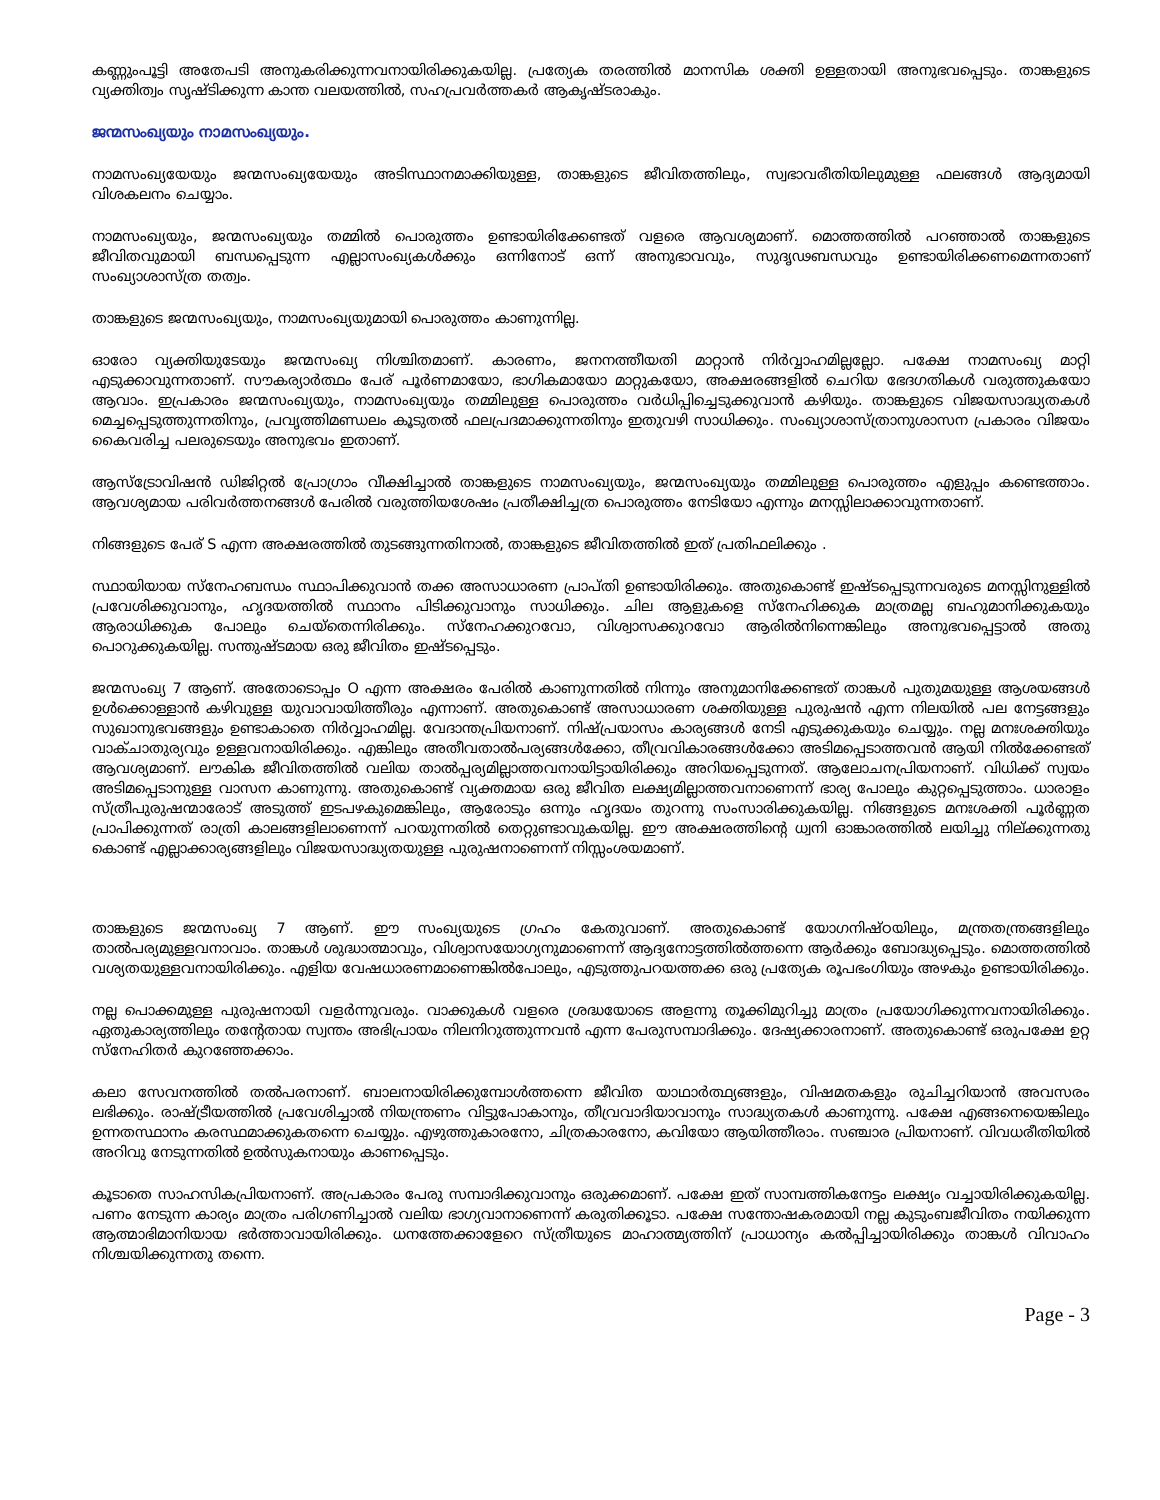കണ്ണുംപൂട്ടി അതേപടി അനുകരിക്കുന്നവനായിരിക്കുകയില്ല. പ്രത്യേക തരത്തിൽ മാനസിക ശക്തി ഉള്ളതായി അനുഭവപ്പെടും. താങ്കളുടെ വ്യക്തിത്വം സൃഷ്ടിക്കുന്ന കാന്ത വലയത്തിൽ, സഹപ്രവർത്തകർ ആകൃഷ്ടരാകും.
ജന്മസംഖ്യയും നാമസംഖ്യയും.
നാമസംഖ്യയേയും ജന്മസംഖ്യയേയും അടിസ്ഥാനമാക്കിയുള്ള, താങ്കളുടെ ജീവിതത്തിലും, സ്വഭാവരീതിയിലുമുള്ള ഫലങ്ങൾ ആദ്യമായി വിശകലനം ചെയ്യാം.
നാമസംഖ്യയും, ജന്മസംഖ്യയും തമ്മിൽ പൊരുത്തം ഉണ്ടായിരിക്കേണ്ടത് വളരെ ആവശ്യമാണ്. മൊത്തത്തിൽ പറഞ്ഞാൽ താങ്കളുടെ ജീവിതവുമായി ബന്ധപ്പെടുന്ന എല്ലാസംഖ്യകൾക്കും ഒന്നിനോട് ഒന്ന് അനുഭാവവും, സുദൃഢബന്ധവും ഉണ്ടായിരിക്കണമെന്നതാണ് സംഖ്യാശാസ്ത്ര തത്വം.
താങ്കളുടെ ജന്മസംഖ്യയും, നാമസംഖ്യയുമായി പൊരുത്തം കാണുന്നില്ല.
ഓരോ വ്യക്തിയുടേയും ജന്മസംഖ്യ നിശ്ചിതമാണ്. കാരണം, ജനനത്തീയതി മാറ്റാൻ നിർവ്വാഹമില്ലല്ലോ. പക്ഷേ നാമസംഖ്യ മാറ്റി എടുക്കാവുന്നതാണ്. സൗകര്യാർത്ഥം പേര് പൂർണമായോ, ഭാഗികമായോ മാറ്റുകയോ, അക്ഷരങ്ങളിൽ ചെറിയ ഭേദഗതികൾ വരുത്തുകയോ ആവാം. ഇപ്രകാരം ജന്മസംഖ്യയും, നാമസംഖ്യയും തമ്മിലുള്ള പൊരുത്തം വർധിപ്പിച്ചെടുക്കുവാൻ കഴിയും. താങ്കളുടെ വിജയസാദ്ധ്യതകൾ മെച്ചപ്പെടുത്തുന്നതിനും, പ്രവൃത്തിമണ്ഡലം കൂടുതൽ ഫലപ്രദമാക്കുന്നതിനും ഇതുവഴി സാധിക്കും. സംഖ്യാശാസ്ത്രാനുശാസന പ്രകാരം വിജയം കൈവരിച്ച പലരുടെയും അനുഭവം ഇതാണ്.
ആസ്ട്രോവിഷൻ ഡിജിറ്റൽ പ്രോഗ്രാം വീക്ഷിച്ചാൽ താങ്കളുടെ നാമസംഖ്യയും, ജന്മസംഖ്യയും തമ്മിലുള്ള പൊരുത്തം എളുപ്പം കണ്ടെത്താം. ആവശ്യമായ പരിവർത്തനങ്ങൾ പേരിൽ വരുത്തിയശേഷം പ്രതീക്ഷിച്ചത്ര പൊരുത്തം നേടിയോ എന്നും മനസ്സിലാക്കാവുന്നതാണ്.
നിങ്ങളുടെ പേര് S എന്ന അക്ഷരത്തിൽ തുടങ്ങുന്നതിനാൽ, താങ്കളുടെ ജീവിതത്തിൽ ഇത് പ്രതിഫലിക്കും .
സ്ഥായിയായ സ്നേഹബന്ധം സ്ഥാപിക്കുവാൻ തക്ക അസാധാരണ പ്രാപ്തി ഉണ്ടായിരിക്കും. അതുകൊണ്ട് ഇഷ്ടപ്പെടുന്നവരുടെ മനസ്സിനുള്ളിൽ പ്രവേശിക്കുവാനും, ഹൃദയത്തിൽ സ്ഥാനം പിടിക്കുവാനും സാധിക്കും. ചില ആളുകളെ സ്നേഹിക്കുക മാത്രമല്ല ബഹുമാനിക്കുകയും ആരാധിക്കുക പോലും ചെയ്തെന്നിരിക്കും. സ്നേഹക്കുറവോ, വിശ്വാസക്കുറവോ ആരിൽനിന്നെങ്കിലും അനുഭവപ്പെട്ടാൽ അതു പൊറുക്കുകയില്ല. സന്തുഷ്ടമായ ഒരു ജീവിതം ഇഷ്ടപ്പെടും.
ജന്മസംഖ്യ 7 ആണ്. അതോടൊപ്പം O എന്ന അക്ഷരം പേരിൽ കാണുന്നതിൽ നിന്നും അനുമാനിക്കേണ്ടത് താങ്കൾ പുതുമയുള്ള ആശയങ്ങൾ ഉൾക്കൊള്ളാൻ കഴിവുള്ള യുവാവായിത്തീരും എന്നാണ്. അതുകൊണ്ട് അസാധാരണ ശക്തിയുള്ള പുരുഷൻ എന്ന നിലയിൽ പല നേട്ടങ്ങളും സുഖാനുഭവങ്ങളും ഉണ്ടാകാതെ നിർവ്വാഹമില്ല. വേദാന്തപ്രിയനാണ്. നിഷ്പ്രയാസം കാര്യങ്ങൾ നേടി എടുക്കുകയും ചെയ്യും. നല്ല മനഃശക്തിയും വാക്ചാതുര്യവും ഉള്ളവനായിരിക്കും. എങ്കിലും അതീവതാൽപര്യങ്ങൾക്കോ, തീവ്രവികാരങ്ങൾക്കോ അടിമപ്പെടാത്തവൻ ആയി നിൽക്കേണ്ടത് ആവശ്യമാണ്. ലൗകിക ജീവിതത്തിൽ വലിയ താൽപ്പര്യമില്ലാത്തവനായിട്ടായിരിക്കും അറിയപ്പെടുന്നത്. ആലോചനപ്രിയനാണ്. വിധിക്ക് സ്വയം അടിമപ്പെടാനുള്ള വാസന കാണുന്നു. അതുകൊണ്ട് വ്യക്തമായ ഒരു ജീവിത ലക്ഷ്യമില്ലാത്തവനാണെന്ന് ഭാര്യ പോലും കുറ്റപ്പെടുത്താം. ധാരാളം സ്ത്രീപുരുഷന്മാരോട് അടുത്ത് ഇടപഴകുമെങ്കിലും, ആരോടും ഒന്നും ഹൃദയം തുറന്നു സംസാരിക്കുകയില്ല. നിങ്ങളുടെ മനഃശക്തി പൂർണ്ണത പ്രാപിക്കുന്നത് രാത്രി കാലങ്ങളിലാണെന്ന് പറയുന്നതിൽ തെറ്റുണ്ടാവുകയില്ല. ഈ അക്ഷരത്തിന്റെ ധ്വനി ഓങ്കാരത്തിൽ ലയിച്ചു നില്ക്കുന്നതു കൊണ്ട് എല്ലാക്കാര്യങ്ങളിലും വിജയസാദ്ധ്യതയുള്ള പുരുഷനാണെന്ന് നിസ്സംശയമാണ്.
താങ്കളുടെ ജന്മസംഖ്യ 7 ആണ്. ഈ സംഖ്യയുടെ ഗ്രഹം കേതുവാണ്. അതുകൊണ്ട് യോഗനിഷ്ഠയിലും, മന്ത്രതന്ത്രങ്ങളിലും താൽപര്യമുള്ളവനാവാം. താങ്കൾ ശുദ്ധാത്മാവും, വിശ്വാസയോഗ്യനുമാണെന്ന് ആദ്യനോട്ടത്തിൽത്തന്നെ ആർക്കും ബോദ്ധ്യപ്പെടും. മൊത്തത്തിൽ വശ്യതയുള്ളവനായിരിക്കും. എളിയ വേഷധാരണമാണെങ്കിൽപോലും, എടുത്തുപറയത്തക്ക ഒരു പ്രത്യേക രൂപഭംഗിയും അഴകും ഉണ്ടായിരിക്കും.
നല്ല പൊക്കമുള്ള പുരുഷനായി വളർന്നുവരും. വാക്കുകൾ വളരെ ശ്രദ്ധയോടെ അളന്നു തൂക്കിമുറിച്ചു മാത്രം പ്രയോഗിക്കുന്നവനായിരിക്കും. ഏതുകാര്യത്തിലും തന്റേതായ സ്വന്തം അഭിപ്രായം നിലനിറുത്തുന്നവൻ എന്ന പേരുസമ്പാദിക്കും. ദേഷ്യക്കാരനാണ്. അതുകൊണ്ട് ഒരുപക്ഷേ ഉറ്റ സ്നേഹിതർ കുറഞ്ഞേക്കാം.
കലാ സേവനത്തിൽ തൽപരനാണ്. ബാലനായിരിക്കുമ്പോൾത്തന്നെ ജീവിത യാഥാർത്ഥ്യങ്ങളും, വിഷമതകളും രുചിച്ചറിയാൻ അവസരം ലഭിക്കും. രാഷ്ട്രീയത്തിൽ പ്രവേശിച്ചാൽ നിയന്ത്രണം വിട്ടുപോകാനും, തീവ്രവാദിയാവാനും സാദ്ധ്യതകൾ കാണുന്നു. പക്ഷേ എങ്ങനെയെങ്കിലും ഉന്നതസ്ഥാനം കരസ്ഥമാക്കുകതന്നെ ചെയ്യും. എഴുത്തുകാരനോ, ചിത്രകാരനോ, കവിയോ ആയിത്തീരാം. സഞ്ചാര പ്രിയനാണ്. വിവധരീതിയിൽ അറിവു നേടുന്നതിൽ ഉൽസുകനായും കാണപ്പെടും.
കൂടാതെ സാഹസികപ്രിയനാണ്. അപ്രകാരം പേരു സമ്പാദിക്കുവാനും ഒരുക്കമാണ്. പക്ഷേ ഇത് സാമ്പത്തികനേട്ടം ലക്ഷ്യം വച്ചായിരിക്കുകയില്ല. പണം നേടുന്ന കാര്യം മാത്രം പരിഗണിച്ചാൽ വലിയ ഭാഗ്യവാനാണെന്ന് കരുതിക്കൂടാ. പക്ഷേ സന്തോഷകരമായി നല്ല കുടുംബജീവിതം നയിക്കുന്ന ആത്മാഭിമാനിയായ ഭർത്താവായിരിക്കും. ധനത്തേക്കാളേറെ സ്ത്രീയുടെ മാഹാത്മ്യത്തിന് പ്രാധാന്യം കൽപ്പിച്ചായിരിക്കും താങ്കൾ വിവാഹം നിശ്ചയിക്കുന്നതു തന്നെ.
Page - 3